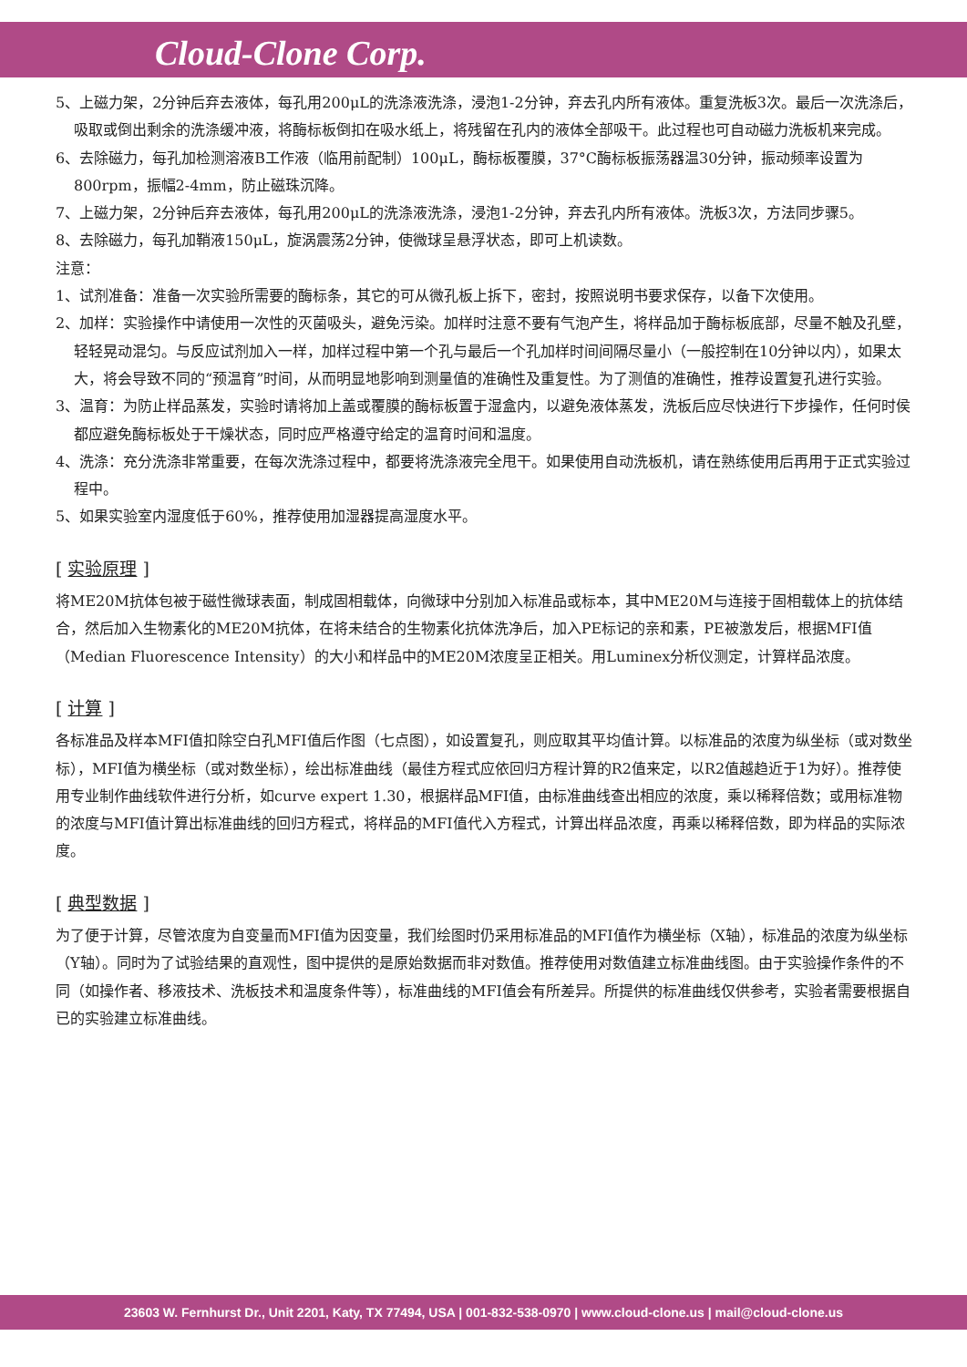Cloud-Clone Corp.
5、上磁力架，2分钟后弃去液体，每孔用200μL的洗涤液洗涤，浸泡1-2分钟，弃去孔内所有液体。重复洗板3次。最后一次洗涤后，吸取或倒出剩余的洗涤缓冲液，将酶标板倒扣在吸水纸上，将残留在孔内的液体全部吸干。此过程也可自动磁力洗板机来完成。
6、去除磁力，每孔加检测溶液B工作液（临用前配制）100μL，酶标板覆膜，37°C酶标板振荡器温30分钟，振动频率设置为800rpm，振幅2-4mm，防止磁珠沉降。
7、上磁力架，2分钟后弃去液体，每孔用200μL的洗涤液洗涤，浸泡1-2分钟，弃去孔内所有液体。洗板3次，方法同步骤5。
8、去除磁力，每孔加鞘液150μL，旋涡震荡2分钟，使微球呈悬浮状态，即可上机读数。
注意：
1、试剂准备：准备一次实验所需要的酶标条，其它的可从微孔板上拆下，密封，按照说明书要求保存，以备下次使用。
2、加样：实验操作中请使用一次性的灭菌吸头，避免污染。加样时注意不要有气泡产生，将样品加于酶标板底部，尽量不触及孔壁，轻轻晃动混匀。与反应试剂加入一样，加样过程中第一个孔与最后一个孔加样时间间隔尽量小（一般控制在10分钟以内），如果太大，将会导致不同的“预温育”时间，从而明显地影响到测量值的准确性及重复性。为了测值的准确性，推荐设置复孔进行实验。
3、温育：为防止样品蒸发，实验时请将加上盖或覆膜的酶标板置于湿盒内，以避免液体蒸发，洗板后应尽快进行下步操作，任何时侯都应避免酶标板处于干燥状态，同时应严格遵守给定的温育时间和温度。
4、洗涤：充分洗涤非常重要，在每次洗涤过程中，都要将洗涤液完全甩干。如果使用自动洗板机，请在熟练使用后再用于正式实验过程中。
5、如果实验室内湿度低于60%，推荐使用加湿器提高湿度水平。
[ 实验原理 ]
将ME20M抗体包被于磁性微球表面，制成固相载体，向微球中分别加入标准品或标本，其中ME20M与连接于固相载体上的抗体结合，然后加入生物素化的ME20M抗体，在将未结合的生物素化抗体洗净后，加入PE标记的亲和素，PE被激发后，根据MFI值（Median Fluorescence Intensity）的大小和样品中的ME20M浓度呈正相关。用Luminex分析仪测定，计算样品浓度。
[ 计算 ]
各标准品及样本MFI值扣除空白孔MFI值后作图（七点图），如设置复孔，则应取其平均值计算。以标准品的浓度为纵坐标（或对数坐标），MFI值为横坐标（或对数坐标），绘出标准曲线（最佳方程式应依回归方程计算的R2值来定，以R2值越趋近于1为好）。推荐使用专业制作曲线软件进行分析，如curve expert 1.30，根据样品MFI值，由标准曲线查出相应的浓度，乘以稀释倍数；或用标准物的浓度与MFI值计算出标准曲线的回归方程式，将样品的MFI值代入方程式，计算出样品浓度，再乘以稀释倍数，即为样品的实际浓度。
[ 典型数据 ]
为了便于计算，尽管浓度为自变量而MFI值为因变量，我们绘图时仍采用标准品的MFI值作为横坐标（X轴），标准品的浓度为纵坐标（Y轴）。同时为了试验结果的直观性，图中提供的是原始数据而非对数值。推荐使用对数值建立标准曲线图。由于实验操作条件的不同（如操作者、移液技术、洗板技术和温度条件等），标准曲线的MFI值会有所差异。所提供的标准曲线仅供参考，实验者需要根据自已的实验建立标准曲线。
23603 W. Fernhurst Dr., Unit 2201, Katy, TX 77494, USA | 001-832-538-0970 | www.cloud-clone.us | mail@cloud-clone.us